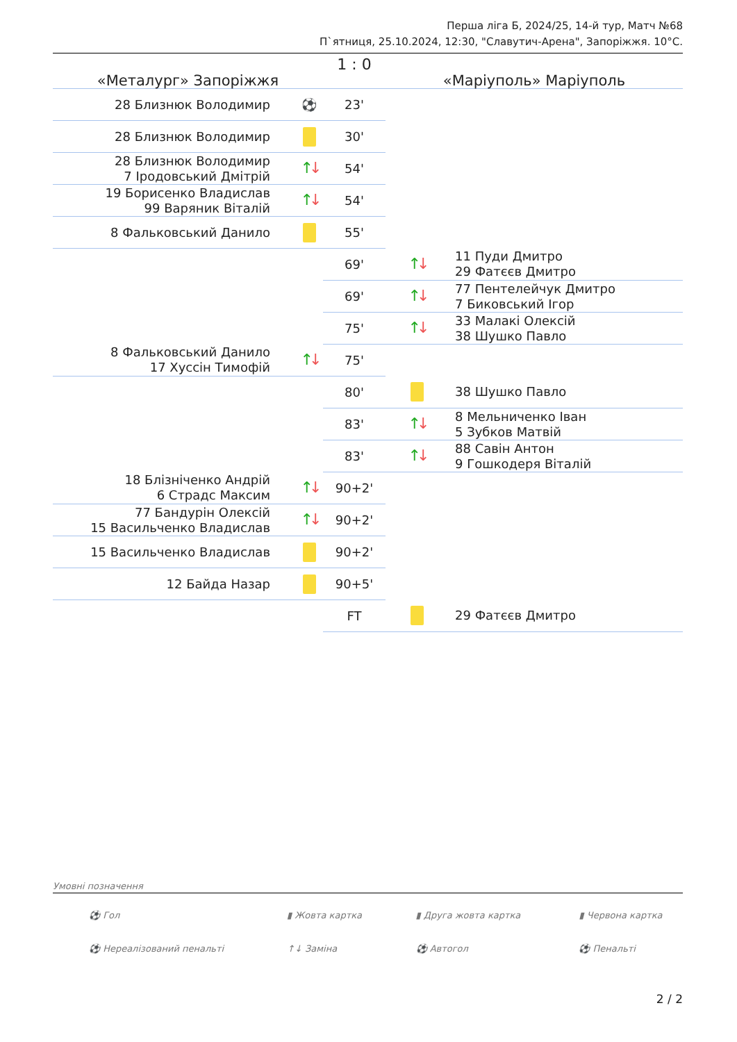Перша ліга Б, 2024/25, 14-й тур, Матч №68
П`ятниця, 25.10.2024, 12:30, "Славутич-Арена", Запоріжжя. 10°С.
| «Металург» Запоріжжя | | 1 : 0 | «Маріуполь» Маріуполь | |
| 28 Близнюк Володимир | ⚽ | 23' | | |
| 28 Близнюк Володимир | | 30' | | |
| 28 Близнюк Володимир 7 Іродовський Дмітрій | ↑ ↓ | 54' | | |
| 19 Борисенко Владислав 99 Варяник Віталій | ↑ ↓ | 54' | | |
| 8 Фальковський Данило | | 55' | | |
| | | 69' | ↑ ↓ | 11 Пуди Дмитро 29 Фатєєв Дмитро |
| | | 69' | ↑ ↓ | 77 Пентелейчук Дмитро 7 Биковський Ігор |
| | | 75' | ↑ ↓ | 33 Малакі Олексій 38 Шушко Павло |
| 8 Фальковський Данило 17 Хуссін Тимофій | ↑ ↓ | 75' | | |
| | | 80' | | 38 Шушко Павло |
| | | 83' | ↑ ↓ | 8 Мельниченко Іван 5 Зубков Матвій |
| | | 83' | ↑ ↓ | 88 Савін Антон 9 Гошкодеря Віталій |
| 18 Блізніченко Андрій 6 Страдс Максим | ↑ ↓ | 90+2' | | |
| 77 Бандурін Олексій 15 Васильченко Владислав | ↑ ↓ | 90+2' | | |
| 15 Васильченко Владислав | | 90+2' | | |
| 12 Байда Назар | | 90+5' | | |
| | | FT | | 29 Фатєєв Дмитро |
Умовні позначення
| ⚽ Гол | ▮ Жовта картка | ▮ Друга жовта картка | ▮ Червона картка |
| ⚽ Нереалізований пенальті | ↑↓ Заміна | ⚽ Автогол | ⚽ Пенальті |
2 / 2